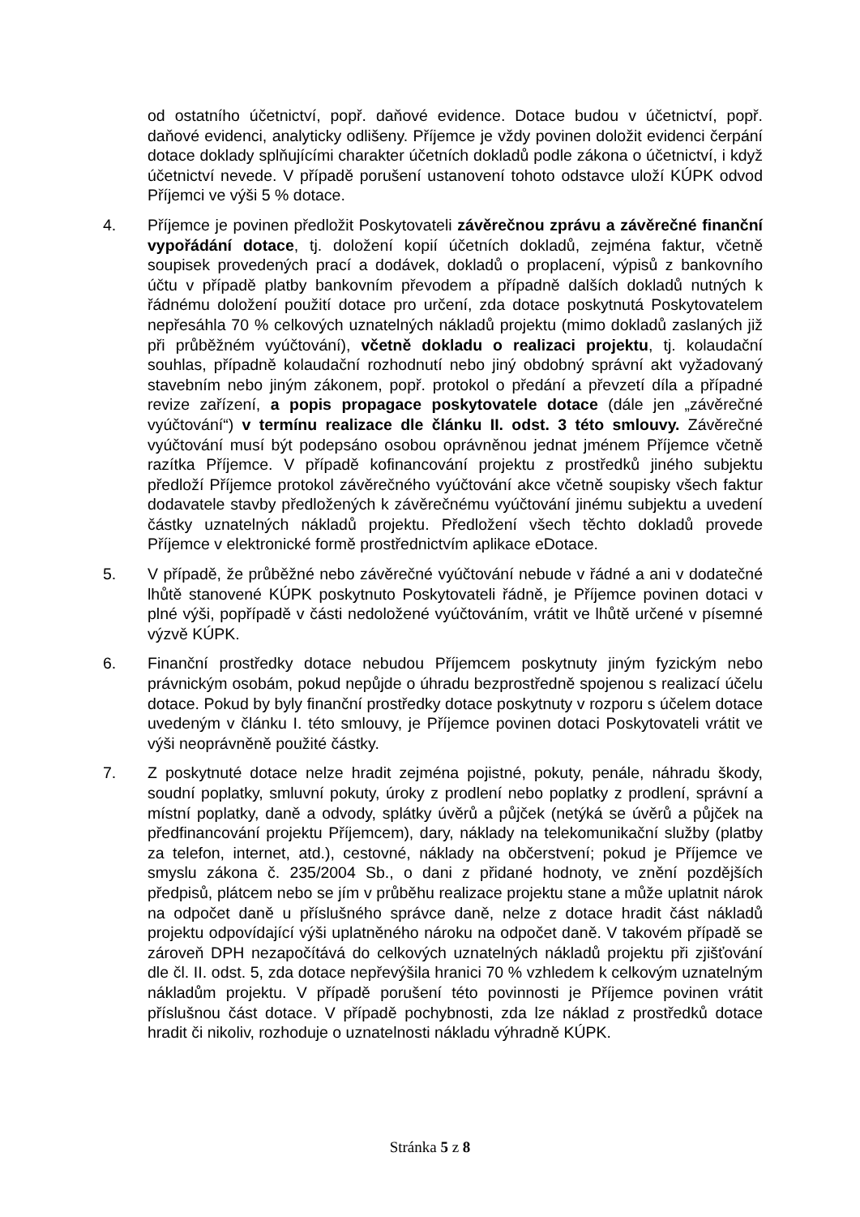od ostatního účetnictví, popř. daňové evidence. Dotace budou v účetnictví, popř. daňové evidenci, analyticky odlišeny. Příjemce je vždy povinen doložit evidenci čerpání dotace doklady splňujícími charakter účetních dokladů podle zákona o účetnictví, i když účetnictví nevede. V případě porušení ustanovení tohoto odstavce uloží KÚPK odvod Příjemci ve výši 5 % dotace.
4. Příjemce je povinen předložit Poskytovateli závěrečnou zprávu a závěrečné finanční vypořádání dotace, tj. doložení kopií účetních dokladů, zejména faktur, včetně soupisek provedených prací a dodávek, dokladů o proplacení, výpisů z bankovního účtu v případě platby bankovním převodem a případně dalších dokladů nutných k řádnému doložení použití dotace pro určení, zda dotace poskytnutá Poskytovatelem nepřesáhla 70 % celkových uznatelných nákladů projektu (mimo dokladů zaslaných již při průběžném vyúčtování), včetně dokladu o realizaci projektu, tj. kolaudační souhlas, případně kolaudační rozhodnutí nebo jiný obdobný správní akt vyžadovaný stavebním nebo jiným zákonem, popř. protokol o předání a převzetí díla a případné revize zařízení, a popis propagace poskytovatele dotace (dále jen „závěrečné vyúčtování“) v termínu realizace dle článku II. odst. 3 této smlouvy. Závěrečné vyúčtování musí být podepsáno osobou oprávněnou jednat jménem Příjemce včetně razítka Příjemce. V případě kofinancování projektu z prostředků jiného subjektu předloží Příjemce protokol závěrečného vyúčtování akce včetně soupisky všech faktur dodavatele stavby předložených k závěrečnému vyúčtování jinému subjektu a uvedení částky uznatelných nákladů projektu. Předložení všech těchto dokladů provede Příjemce v elektronické formě prostřednictvím aplikace eDotace.
5. V případě, že průběžné nebo závěrečné vyúčtování nebude v řádné a ani v dodatečné lhůtě stanovené KÚPK poskytnuto Poskytovateli řádně, je Příjemce povinen dotaci v plné výši, popřípadě v části nedoložené vyúčtováním, vrátit ve lhůtě určené v písemné výzvě KÚPK.
6. Finanční prostředky dotace nebudou Příjemcem poskytnuty jiným fyzickým nebo právnickým osobám, pokud nepůjde o úhradu bezprostředně spojenou s realizací účelu dotace. Pokud by byly finanční prostředky dotace poskytnuty v rozporu s účelem dotace uvedeným v článku I. této smlouvy, je Příjemce povinen dotaci Poskytovateli vrátit ve výši neoprávněně použité částky.
7. Z poskytnuté dotace nelze hradit zejména pojistné, pokuty, penále, náhradu škody, soudní poplatky, smluvní pokuty, úroky z prodlení nebo poplatky z prodlení, správní a místní poplatky, daně a odvody, splátky úvěrů a půjček (netýká se úvěrů a půjček na předfinancování projektu Příjemcem), dary, náklady na telekomunikační služby (platby za telefon, internet, atd.), cestovné, náklady na občerstvení; pokud je Příjemce ve smyslu zákona č. 235/2004 Sb., o dani z přidané hodnoty, ve znění pozdějších předpisů, plátcem nebo se jím v průběhu realizace projektu stane a může uplatnit nárok na odpočet daně u příslušného správce daně, nelze z dotace hradit část nákladů projektu odpovídající výši uplatněného nároku na odpočet daně. V takovém případě se zároveň DPH nezapočítává do celkových uznatelných nákladů projektu při zjišťování dle čl. II. odst. 5, zda dotace nepřevýšila hranici 70 % vzhledem k celkovým uznatelným nákladům projektu. V případě porušení této povinnosti je Příjemce povinen vrátit příslušnou část dotace. V případě pochybnosti, zda lze náklad z prostředků dotace hradit či nikoliv, rozhoduje o uznatelnosti nákladu výhradně KÚPK.
Stránka 5 z 8